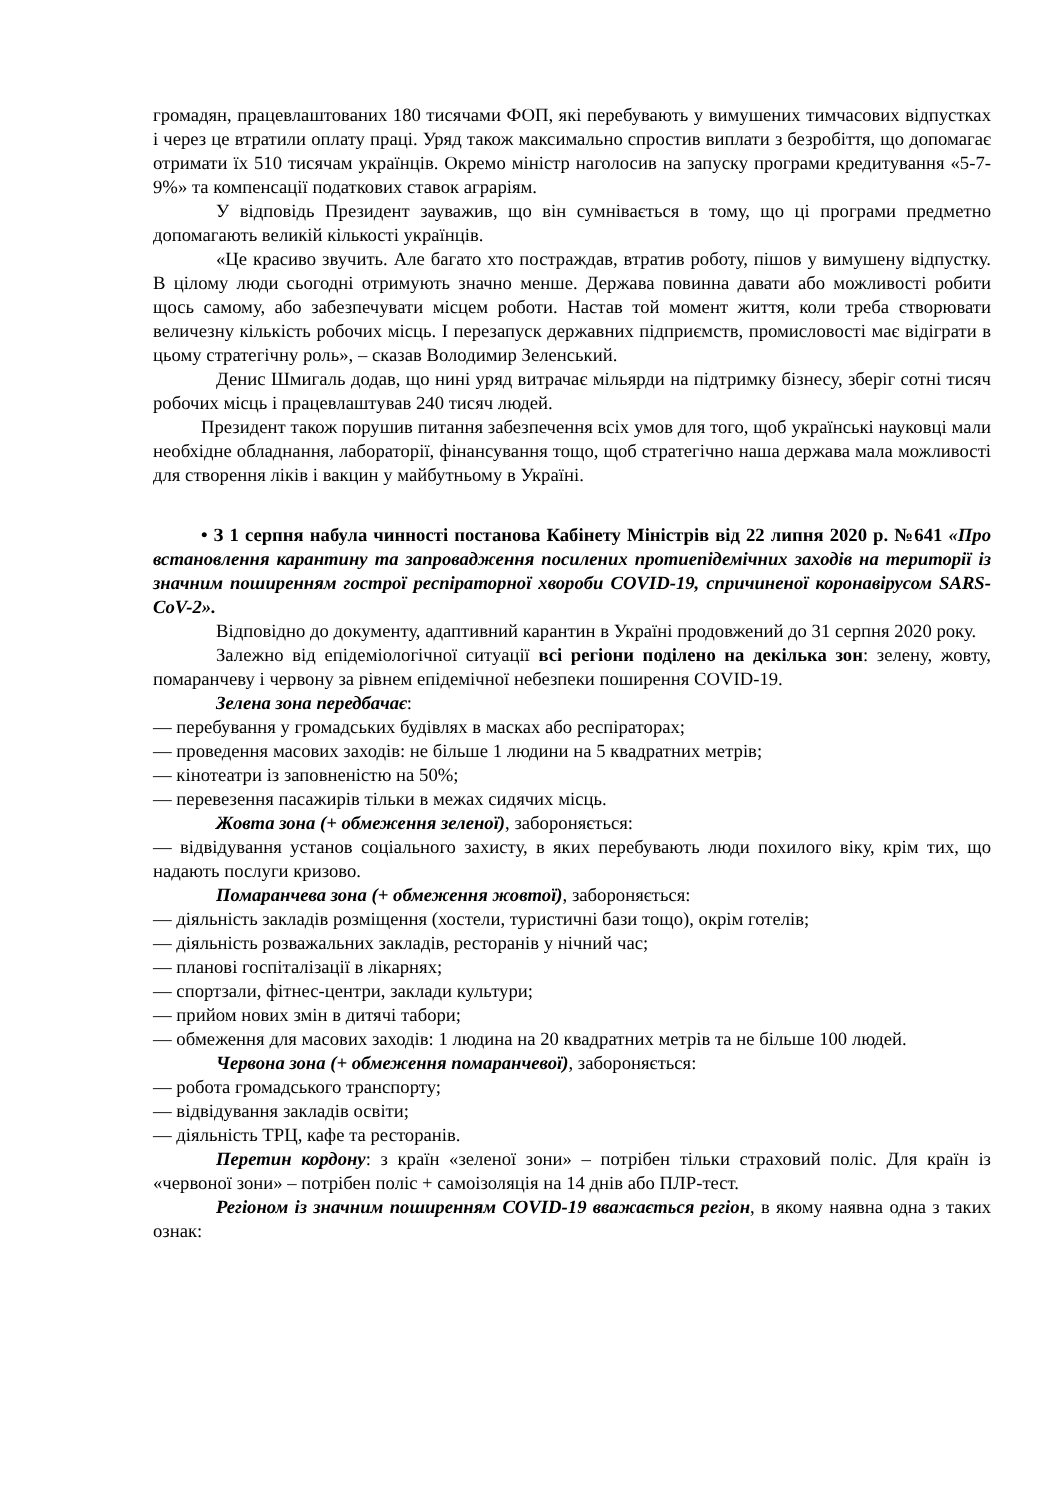громадян, працевлаштованих 180 тисячами ФОП, які перебувають у вимушених тимчасових відпустках і через це втратили оплату праці. Уряд також максимально спростив виплати з безробіття, що допомагає отримати їх 510 тисячам українців. Окремо міністр наголосив на запуску програми кредитування «5-7-9%» та компенсації податкових ставок аграріям.
У відповідь Президент зауважив, що він сумнівається в тому, що ці програми предметно допомагають великій кількості українців.
«Це красиво звучить. Але багато хто постраждав, втратив роботу, пішов у вимушену відпустку. В цілому люди сьогодні отримують значно менше. Держава повинна давати або можливості робити щось самому, або забезпечувати місцем роботи. Настав той момент життя, коли треба створювати величезну кількість робочих місць. І перезапуск державних підприємств, промисловості має відіграти в цьому стратегічну роль», – сказав Володимир Зеленський.
Денис Шмигаль додав, що нині уряд витрачає мільярди на підтримку бізнесу, зберіг сотні тисяч робочих місць і працевлаштував 240 тисяч людей.
Президент також порушив питання забезпечення всіх умов для того, щоб українські науковці мали необхідне обладнання, лабораторії, фінансування тощо, щоб стратегічно наша держава мала можливості для створення ліків і вакцин у майбутньому в Україні.
• З 1 серпня набула чинності постанова Кабінету Міністрів від 22 липня 2020 р. №641 «Про встановлення карантину та запровадження посилених протиепідемічних заходів на території із значним поширенням гострої респіраторної хвороби COVID-19, спричиненої коронавірусом SARS-CoV-2».
Відповідно до документу, адаптивний карантин в Україні продовжений до 31 серпня 2020 року.
Залежно від епідеміологічної ситуації всі регіони поділено на декілька зон: зелену, жовту, помаранчеву і червону за рівнем епідемічної небезпеки поширення COVID-19.
Зелена зона передбачає:
— перебування у громадських будівлях в масках або респіраторах;
— проведення масових заходів: не більше 1 людини на 5 квадратних метрів;
— кінотеатри із заповненістю на 50%;
— перевезення пасажирів тільки в межах сидячих місць.
Жовта зона (+ обмеження зеленої), забороняється:
— відвідування установ соціального захисту, в яких перебувають люди похилого віку, крім тих, що надають послуги кризово.
Помаранчева зона (+ обмеження жовтої), забороняється:
— діяльність закладів розміщення (хостели, туристичні бази тощо), окрім готелів;
— діяльність розважальних закладів, ресторанів у нічний час;
— планові госпіталізації в лікарнях;
— спортзали, фітнес-центри, заклади культури;
— прийом нових змін в дитячі табори;
— обмеження для масових заходів: 1 людина на 20 квадратних метрів та не більше 100 людей.
Червона зона (+ обмеження помаранчевої), забороняється:
— робота громадського транспорту;
— відвідування закладів освіти;
— діяльність ТРЦ, кафе та ресторанів.
Перетин кордону: з країн «зеленої зони» – потрібен тільки страховий поліс. Для країн із «червоної зони» – потрібен поліс + самоізоляція на 14 днів або ПЛР-тест.
Регіоном із значним поширенням COVID-19 вважається регіон, в якому наявна одна з таких ознак: